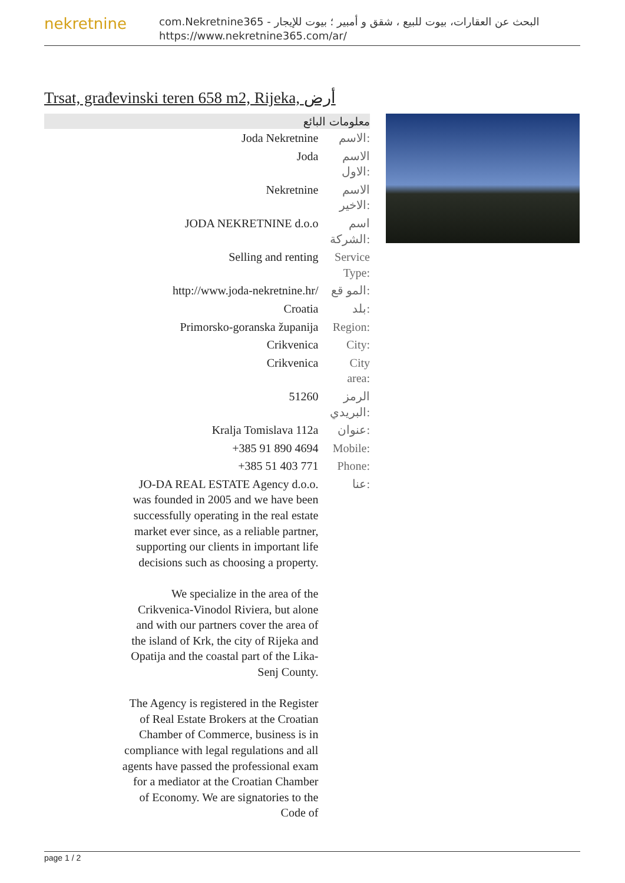nekretnine
com.Nekretnine365 - البحث عن العقارات، بيوت للبيع ، شقق و أمبير ؛ بيوت للإيجار
https://www.nekretnine365.com/ar/
Trsat, građevinski teren 658 m2, Rijeka, أرض
معلومات البائع
| Joda Nekretnine | الاسم: |
| Joda | الاسم الاول: |
| Nekretnine | الاسم الاخير: |
| JODA NEKRETNINE d.o.o | اسم الشركة: |
| Selling and renting | Service Type: |
| http://www.joda-nekretnine.hr/ | المو قع: |
| Croatia | بلد: |
| Primorsko-goranska županija | Region: |
| Crikvenica | City: |
| Crikvenica | City area: |
| 51260 | الرمز البريدي: |
| Kralja Tomislava 112a | عنوان: |
| +385 91 890 4694 | Mobile: |
| +385 51 403 771 | Phone: |
| JO-DA REAL ESTATE Agency d.o.o. was founded in 2005 and we have been successfully operating in the real estate market ever since, as a reliable partner, supporting our clients in important life decisions such as choosing a property. We specialize in the area of the Crikvenica-Vinodol Riviera, but alone and with our partners cover the area of the island of Krk, the city of Rijeka and Opatija and the coastal part of the Lika-Senj County. The Agency is registered in the Register of Real Estate Brokers at the Croatian Chamber of Commerce, business is in compliance with legal regulations and all agents have passed the professional exam for a mediator at the Croatian Chamber of Economy. We are signatories to the Code of | عنا: |
page 1 / 2